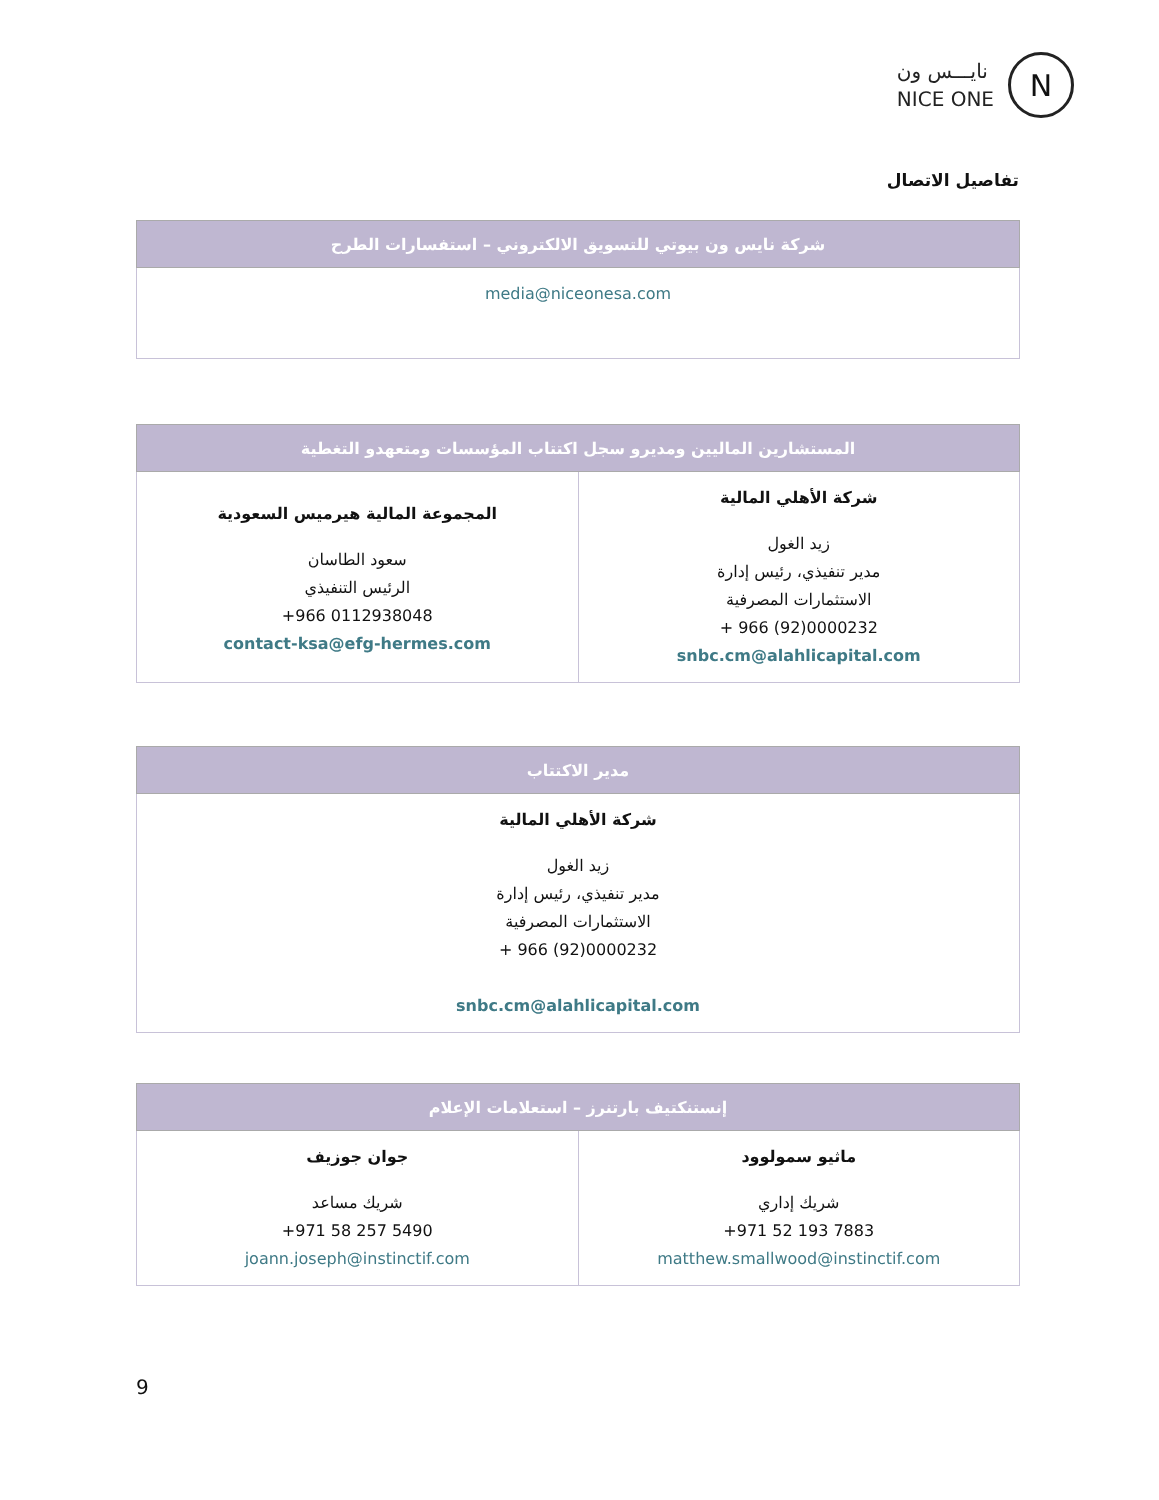نايـــس ون
NICE ONE
N
تفاصيل الاتصال
| شركة نايس ون بيوتي للتسويق الالكتروني – استفسارات الطرح |
| --- |
| media@niceonesa.com |
| المستشارين الماليين ومديرو سجل اكتتاب المؤسسات ومتعهدو التغطية | |
| --- | --- |
| شركة الأهلي المالية زيد الغول مدير تنفيذي، رئيس إدارة الاستثمارات المصرفية + 966 (92)0000232 snbc.cm@alahlicapital.com | المجموعة المالية هيرميس السعودية سعود الطاسان الرئيس التنفيذي +966 0112938048 contact-ksa@efg-hermes.com |
| مدير الاكتتاب |
| --- |
| شركة الأهلي المالية زيد الغول مدير تنفيذي، رئيس إدارة الاستثمارات المصرفية + 966 (92)0000232 snbc.cm@alahlicapital.com |
| إنستنكتيف بارتنرز – استعلامات الإعلام | |
| --- | --- |
| ماثيو سمولوود شريك إداري +971 52 193 7883 matthew.smallwood@instinctif.com | جوان جوزيف شريك مساعد +971 58 257 5490 joann.joseph@instinctif.com |
9